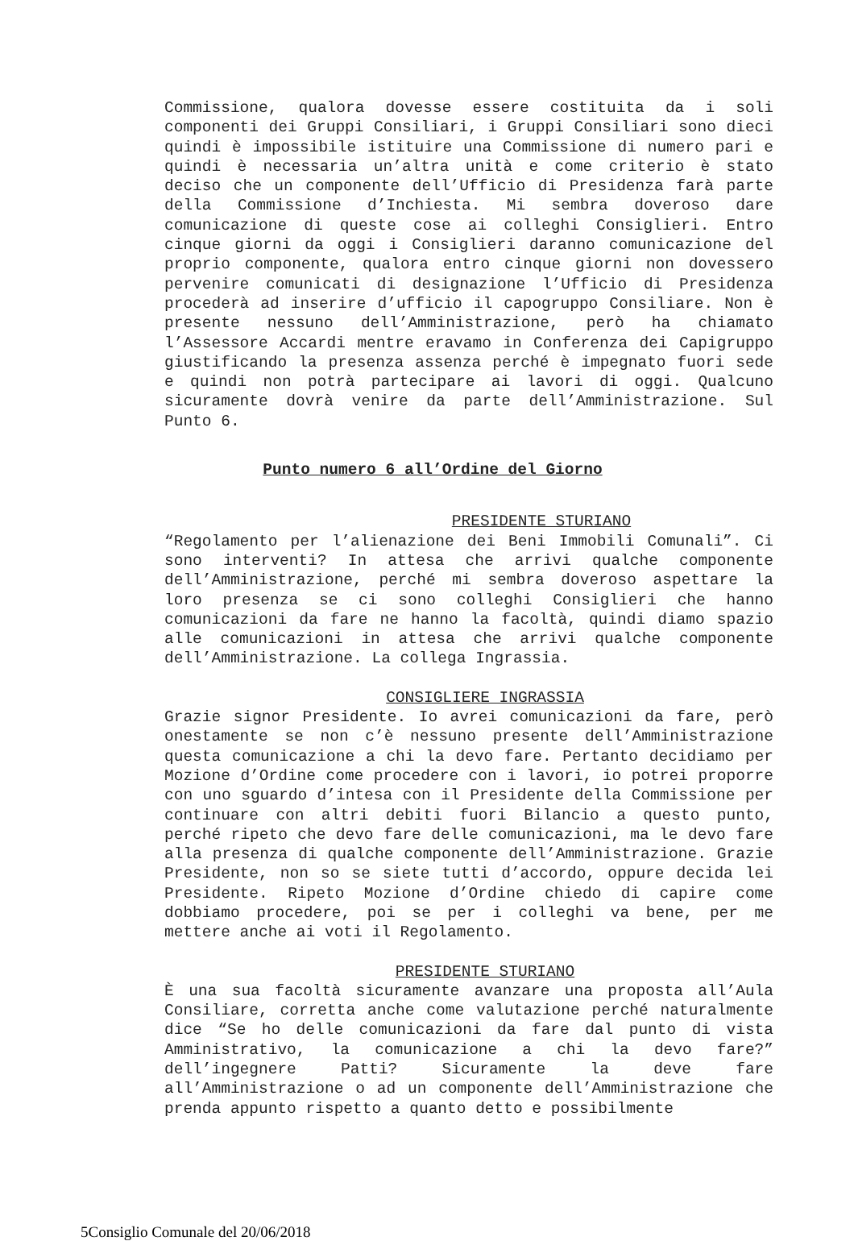Commissione, qualora dovesse essere costituita da i soli componenti dei Gruppi Consiliari, i Gruppi Consiliari sono dieci quindi è impossibile istituire una Commissione di numero pari e quindi è necessaria un’altra unità e come criterio è stato deciso che un componente dell’Ufficio di Presidenza farà parte della Commissione d’Inchiesta. Mi sembra doveroso dare comunicazione di queste cose ai colleghi Consiglieri. Entro cinque giorni da oggi i Consiglieri daranno comunicazione del proprio componente, qualora entro cinque giorni non dovessero pervenire comunicati di designazione l’Ufficio di Presidenza procederà ad inserire d’ufficio il capogruppo Consiliare. Non è presente nessuno dell’Amministrazione, però ha chiamato l’Assessore Accardi mentre eravamo in Conferenza dei Capigruppo giustificando la presenza assenza perché è impegnato fuori sede e quindi non potrà partecipare ai lavori di oggi. Qualcuno sicuramente dovrà venire da parte dell’Amministrazione. Sul Punto 6.
Punto numero 6 all’Ordine del Giorno
PRESIDENTE STURIANO
“Regolamento per l’alienazione dei Beni Immobili Comunali”. Ci sono interventi? In attesa che arrivi qualche componente dell’Amministrazione, perché mi sembra doveroso aspettare la loro presenza se ci sono colleghi Consiglieri che hanno comunicazioni da fare ne hanno la facoltà, quindi diamo spazio alle comunicazioni in attesa che arrivi qualche componente dell’Amministrazione. La collega Ingrassia.
CONSIGLIERE INGRASSIA
Grazie signor Presidente. Io avrei comunicazioni da fare, però onestamente se non c’è nessuno presente dell’Amministrazione questa comunicazione a chi la devo fare. Pertanto decidiamo per Mozione d’Ordine come procedere con i lavori, io potrei proporre con uno sguardo d’intesa con il Presidente della Commissione per continuare con altri debiti fuori Bilancio a questo punto, perché ripeto che devo fare delle comunicazioni, ma le devo fare alla presenza di qualche componente dell’Amministrazione. Grazie Presidente, non so se siete tutti d’accordo, oppure decida lei Presidente. Ripeto Mozione d’Ordine chiedo di capire come dobbiamo procedere, poi se per i colleghi va bene, per me mettere anche ai voti il Regolamento.
PRESIDENTE STURIANO
È una sua facoltà sicuramente avanzare una proposta all’Aula Consiliare, corretta anche come valutazione perché naturalmente dice “Se ho delle comunicazioni da fare dal punto di vista Amministrativo, la comunicazione a chi la devo fare?” dell’ingegnere Patti? Sicuramente la deve fare all’Amministrazione o ad un componente dell’Amministrazione che prenda appunto rispetto a quanto detto e possibilmente
5Consiglio Comunale del 20/06/2018